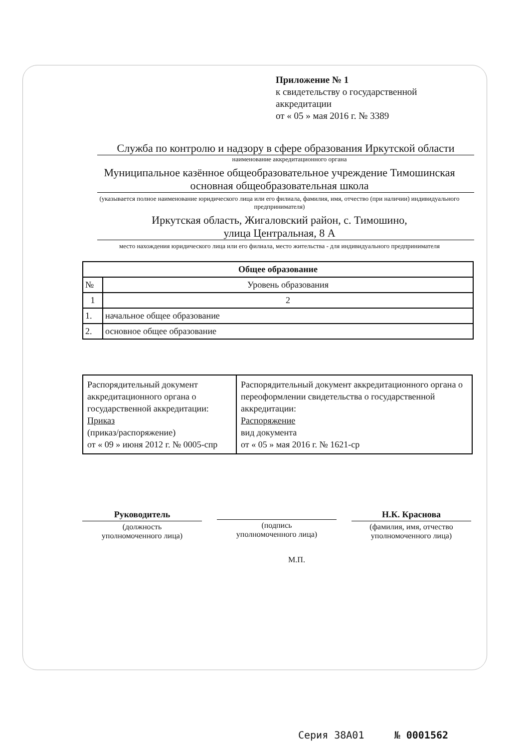Приложение № 1
к свидетельству о государственной
аккредитации
от « 05 » мая 2016 г. № 3389
Служба по контролю и надзору в сфере образования Иркутской области
наименование аккредитационного органа
Муниципальное казённое общеобразовательное учреждение Тимошинская основная общеобразовательная школа
(указывается полное наименование юридического лица или его филиала, фамилия, имя, отчество (при наличии) индивидуального предпринимателя)
Иркутская область, Жигаловский район, с. Тимошино,
улица Центральная, 8 А
место нахождения юридического лица или его филиала, место жительства - для индивидуального предпринимателя
| Общее образование | |
| --- | --- |
| № | Уровень образования |
| 1 | 2 |
| 1. | начальное общее образование |
| 2. | основное общее образование |
| Распорядительный документ аккредитационного органа о государственной аккредитации: Приказ (приказ/распоряжение) от « 09 » июня 2012 г. № 0005-спр | Распорядительный документ аккредитационного органа о переоформлении свидетельства о государственной аккредитации: Распоряжение вид документа от « 05 » мая 2016 г. № 1621-ср |
Руководитель
(должность
уполномоченного лица)
(подпись
уполномоченного лица)
Н.К. Краснова
(фамилия, имя, отчество
уполномоченного лица)
М.П.
Серия 38А01 № 0001562